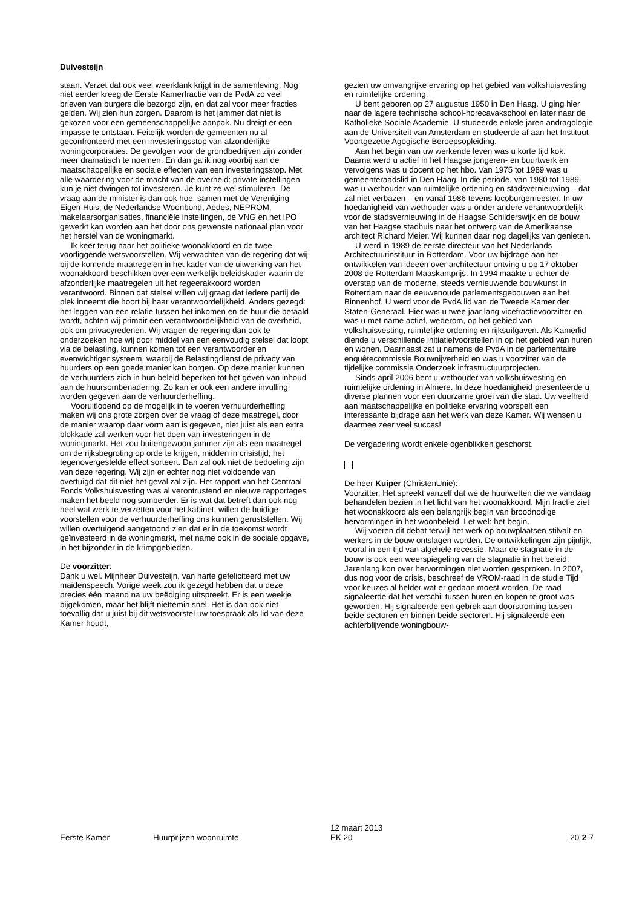Duivesteijn
staan. Verzet dat ook veel weerklank krijgt in de samenleving. Nog niet eerder kreeg de Eerste Kamerfractie van de PvdA zo veel brieven van burgers die bezorgd zijn, en dat zal voor meer fracties gelden. Wij zien hun zorgen. Daarom is het jammer dat niet is gekozen voor een gemeenschappelijke aanpak. Nu dreigt er een impasse te ontstaan. Feitelijk worden de gemeenten nu al geconfronteerd met een investeringsstop van afzonderlijke woningcorporaties. De gevolgen voor de grondbedrijven zijn zonder meer dramatisch te noemen. En dan ga ik nog voorbij aan de maatschappelijke en sociale effecten van een investeringsstop. Met alle waardering voor de macht van de overheid: private instellingen kun je niet dwingen tot investeren. Je kunt ze wel stimuleren. De vraag aan de minister is dan ook hoe, samen met de Vereniging Eigen Huis, de Nederlandse Woonbond, Aedes, NEPROM, makelaarsorganisaties, financiële instellingen, de VNG en het IPO gewerkt kan worden aan het door ons gewenste nationaal plan voor het herstel van de woningmarkt.
Ik keer terug naar het politieke woonakkoord en de twee voorliggende wetsvoorstellen. Wij verwachten van de regering dat wij bij de komende maatregelen in het kader van de uitwerking van het woonakkoord beschikken over een werkelijk beleidskader waarin de afzonderlijke maatregelen uit het regeerakkoord worden verantwoord. Binnen dat stelsel willen wij graag dat iedere partij de plek inneemt die hoort bij haar verantwoordelijkheid. Anders gezegd: het leggen van een relatie tussen het inkomen en de huur die betaald wordt, achten wij primair een verantwoordelijkheid van de overheid, ook om privacyredenen. Wij vragen de regering dan ook te onderzoeken hoe wij door middel van een eenvoudig stelsel dat loopt via de belasting, kunnen komen tot een verantwoorder en evenwichtiger systeem, waarbij de Belastingdienst de privacy van huurders op een goede manier kan borgen. Op deze manier kunnen de verhuurders zich in hun beleid beperken tot het geven van inhoud aan de huursombenadering. Zo kan er ook een andere invulling worden gegeven aan de verhuurderheffing.
Vooruitlopend op de mogelijk in te voeren verhuurderheffing maken wij ons grote zorgen over de vraag of deze maatregel, door de manier waarop daar vorm aan is gegeven, niet juist als een extra blokkade zal werken voor het doen van investeringen in de woningmarkt. Het zou buitengewoon jammer zijn als een maatregel om de rijksbegroting op orde te krijgen, midden in crisistijd, het tegenovergestelde effect sorteert. Dan zal ook niet de bedoeling zijn van deze regering. Wij zijn er echter nog niet voldoende van overtuigd dat dit niet het geval zal zijn. Het rapport van het Centraal Fonds Volkshuisvesting was al verontrustend en nieuwe rapportages maken het beeld nog somberder. Er is wat dat betreft dan ook nog heel wat werk te verzetten voor het kabinet, willen de huidige voorstellen voor de verhuurderheffing ons kunnen geruststellen. Wij willen overtuigend aangetoond zien dat er in de toekomst wordt geïnvesteerd in de woningmarkt, met name ook in de sociale opgave, in het bijzonder in de krimpgebieden.
De voorzitter:
Dank u wel. Mijnheer Duivesteijn, van harte gefeliciteerd met uw maidenspeech. Vorige week zou ik gezegd hebben dat u deze precies één maand na uw beëdiging uitspreekt. Er is een weekje bijgekomen, maar het blijft niettemin snel. Het is dan ook niet toevallig dat u juist bij dit wetsvoorstel uw toespraak als lid van deze Kamer houdt,
gezien uw omvangrijke ervaring op het gebied van volkshuisvesting en ruimtelijke ordening.
U bent geboren op 27 augustus 1950 in Den Haag. U ging hier naar de lagere technische school-horecavakschool en later naar de Katholieke Sociale Academie. U studeerde enkele jaren andragologie aan de Universiteit van Amsterdam en studeerde af aan het Instituut Voortgezette Agogische Beroepsopleiding.
Aan het begin van uw werkende leven was u korte tijd kok. Daarna werd u actief in het Haagse jongeren- en buurtwerk en vervolgens was u docent op het hbo. Van 1975 tot 1989 was u gemeenteraadslid in Den Haag. In die periode, van 1980 tot 1989, was u wethouder van ruimtelijke ordening en stadsvernieuwing – dat zal niet verbazen – en vanaf 1986 tevens locoburgemeester. In uw hoedanigheid van wethouder was u onder andere verantwoordelijk voor de stadsvernieuwing in de Haagse Schilderswijk en de bouw van het Haagse stadhuis naar het ontwerp van de Amerikaanse architect Richard Meier. Wij kunnen daar nog dagelijks van genieten.
U werd in 1989 de eerste directeur van het Nederlands Architectuurinstituut in Rotterdam. Voor uw bijdrage aan het ontwikkelen van ideeën over architectuur ontving u op 17 oktober 2008 de Rotterdam Maaskantprijs. In 1994 maakte u echter de overstap van de moderne, steeds vernieuwende bouwkunst in Rotterdam naar de eeuwenoude parlementsgebouwen aan het Binnenhof. U werd voor de PvdA lid van de Tweede Kamer der Staten-Generaal. Hier was u twee jaar lang vicefractievoorzitter en was u met name actief, wederom, op het gebied van volkshuisvesting, ruimtelijke ordening en rijksuitgaven. Als Kamerlid diende u verschillende initiatiefvoorstellen in op het gebied van huren en wonen. Daarnaast zat u namens de PvdA in de parlementaire enquêtecommissie Bouwnijverheid en was u voorzitter van de tijdelijke commissie Onderzoek infrastructuurprojecten.
Sinds april 2006 bent u wethouder van volkshuisvesting en ruimtelijke ordening in Almere. In deze hoedanigheid presenteerde u diverse plannen voor een duurzame groei van die stad. Uw veelheid aan maatschappelijke en politieke ervaring voorspelt een interessante bijdrage aan het werk van deze Kamer. Wij wensen u daarmee zeer veel succes!
De vergadering wordt enkele ogenblikken geschorst.
De heer Kuiper (ChristenUnie):
Voorzitter. Het spreekt vanzelf dat we de huurwetten die we vandaag behandelen bezien in het licht van het woonakkoord. Mijn fractie ziet het woonakkoord als een belangrijk begin van broodnodige hervormingen in het woonbeleid. Let wel: het begin.
Wij voeren dit debat terwijl het werk op bouwplaatsen stilvalt en werkers in de bouw ontslagen worden. De ontwikkelingen zijn pijnlijk, vooral in een tijd van algehele recessie. Maar de stagnatie in de bouw is ook een weerspiegeling van de stagnatie in het beleid. Jarenlang kon over hervormingen niet worden gesproken. In 2007, dus nog voor de crisis, beschreef de VROM-raad in de studie Tijd voor keuzes al helder wat er gedaan moest worden. De raad signaleerde dat het verschil tussen huren en kopen te groot was geworden. Hij signaleerde een gebrek aan doorstroming tussen beide sectoren en binnen beide sectoren. Hij signaleerde een achterblijvende woningbouw-
Eerste Kamer Huurprijzen woonruimte 12 maart 2013
EK 20 20-2-7